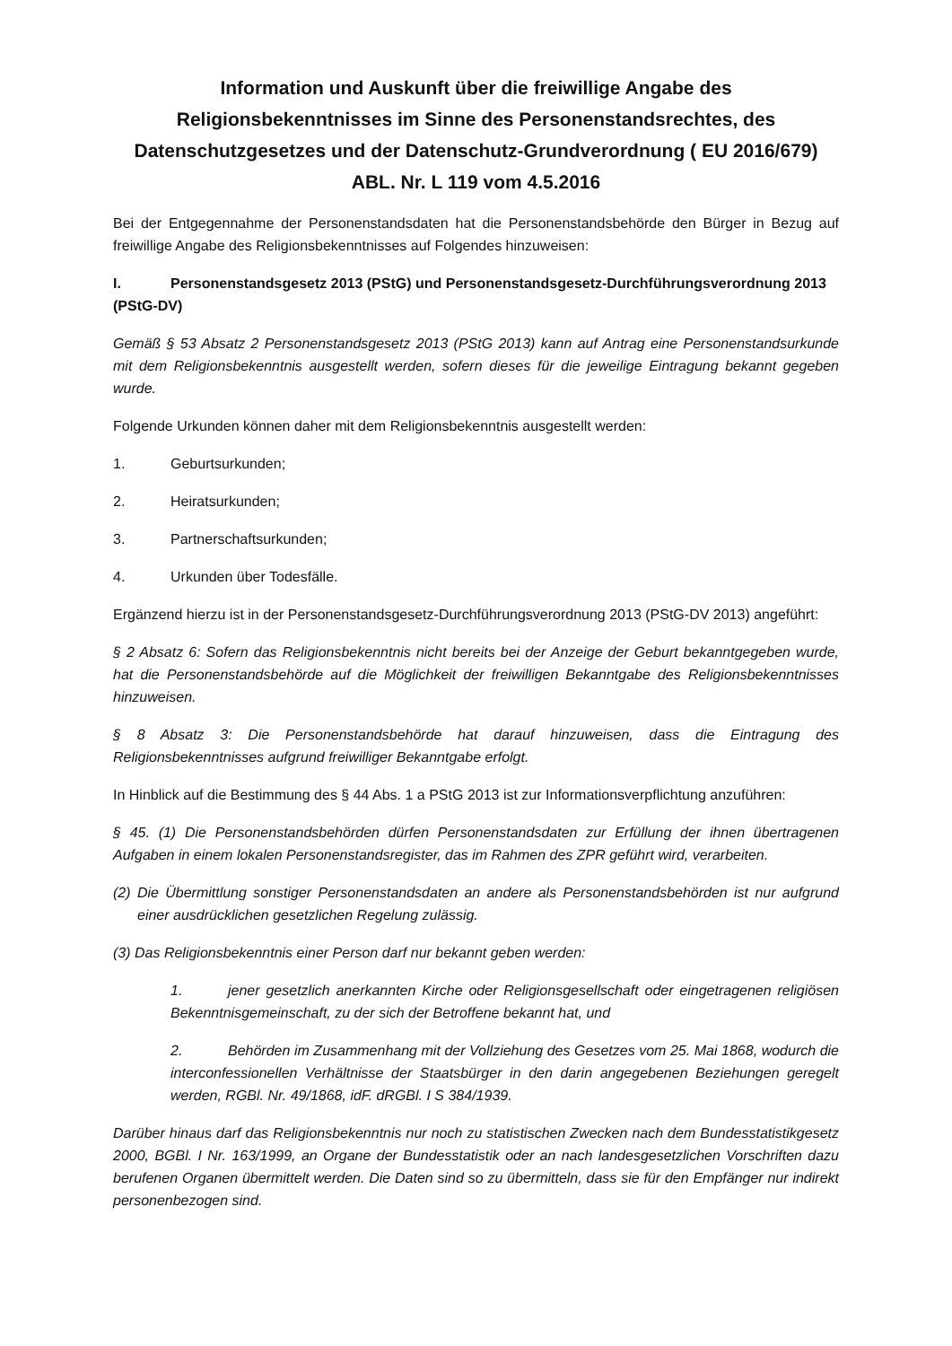Information und Auskunft über die freiwillige Angabe des Religionsbekenntnisses im Sinne des Personenstandsrechtes, des Datenschutzgesetzes und der Datenschutz-Grundverordnung ( EU 2016/679) ABL. Nr. L 119 vom 4.5.2016
Bei der Entgegennahme der Personenstandsdaten hat die Personenstandsbehörde den Bürger in Bezug auf freiwillige Angabe des Religionsbekenntnisses auf Folgendes hinzuweisen:
I. Personenstandsgesetz 2013 (PStG) und Personenstandsgesetz-Durchführungsverordnung 2013 (PStG-DV)
Gemäß § 53 Absatz 2 Personenstandsgesetz 2013 (PStG 2013) kann auf Antrag eine Personenstandsurkunde mit dem Religionsbekenntnis ausgestellt werden, sofern dieses für die jeweilige Eintragung bekannt gegeben wurde.
Folgende Urkunden können daher mit dem Religionsbekenntnis ausgestellt werden:
1. Geburtsurkunden;
2. Heiratsurkunden;
3. Partnerschaftsurkunden;
4. Urkunden über Todesfälle.
Ergänzend hierzu ist in der Personenstandsgesetz-Durchführungsverordnung 2013 (PStG-DV 2013) angeführt:
§ 2 Absatz 6: Sofern das Religionsbekenntnis nicht bereits bei der Anzeige der Geburt bekanntgegeben wurde, hat die Personenstandsbehörde auf die Möglichkeit der freiwilligen Bekanntgabe des Religionsbekenntnisses hinzuweisen.
§ 8 Absatz 3: Die Personenstandsbehörde hat darauf hinzuweisen, dass die Eintragung des Religionsbekenntnisses aufgrund freiwilliger Bekanntgabe erfolgt.
In Hinblick auf die Bestimmung des § 44 Abs. 1 a PStG 2013 ist zur Informationsverpflichtung anzuführen:
§ 45. (1) Die Personenstandsbehörden dürfen Personenstandsdaten zur Erfüllung der ihnen übertragenen Aufgaben in einem lokalen Personenstandsregister, das im Rahmen des ZPR geführt wird, verarbeiten.
(2) Die Übermittlung sonstiger Personenstandsdaten an andere als Personenstandsbehörden ist nur aufgrund einer ausdrücklichen gesetzlichen Regelung zulässig.
(3) Das Religionsbekenntnis einer Person darf nur bekannt geben werden:
1. jener gesetzlich anerkannten Kirche oder Religionsgesellschaft oder eingetragenen religiösen Bekenntnisgemeinschaft, zu der sich der Betroffene bekannt hat, und
2. Behörden im Zusammenhang mit der Vollziehung des Gesetzes vom 25. Mai 1868, wodurch die interconfessionellen Verhältnisse der Staatsbürger in den darin angegebenen Beziehungen geregelt werden, RGBl. Nr. 49/1868, idF. dRGBl. I S 384/1939.
Darüber hinaus darf das Religionsbekenntnis nur noch zu statistischen Zwecken nach dem Bundesstatistikgesetz 2000, BGBl. I Nr. 163/1999, an Organe der Bundesstatistik oder an nach landesgesetzlichen Vorschriften dazu berufenen Organen übermittelt werden. Die Daten sind so zu übermitteln, dass sie für den Empfänger nur indirekt personenbezogen sind.